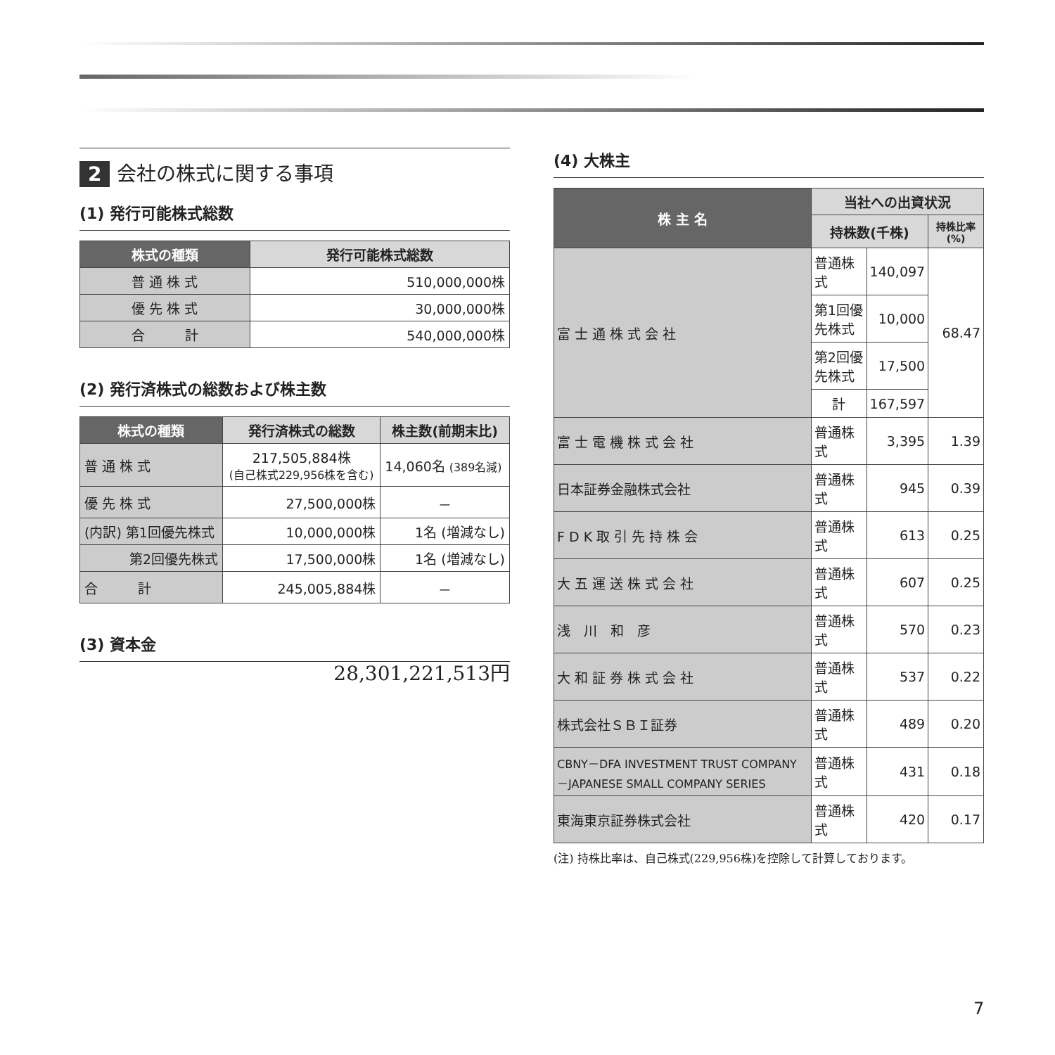2 会社の株式に関する事項
(1) 発行可能株式総数
| 株式の種類 | 発行可能株式総数 |
| --- | --- |
| 普 通 株 式 | 510,000,000株 |
| 優 先 株 式 | 30,000,000株 |
| 合 計 | 540,000,000株 |
(2) 発行済株式の総数および株主数
| 株式の種類 | 発行済株式の総数 | 株主数(前期末比) |
| --- | --- | --- |
| 普 通 株 式 | 217,505,884株 (自己株式229,956株を含む) | 14,060名 (389名減) |
| 優 先 株 式 | 27,500,000株 | － |
| (内訳) 第1回優先株式 | 10,000,000株 | 1名 (増減なし) |
| 第2回優先株式 | 17,500,000株 | 1名 (増減なし) |
| 合 計 | 245,005,884株 | － |
(3) 資本金
28,301,221,513円
(4) 大株主
| 株 主 名 | 当社への出資状況 | | |
| --- | --- | --- | --- |
| | 持株数(千株) | | 持株比率(%) |
| 富 士 通 株 式 会 社 | 普通株式 | 140,097 | 68.47 |
| | 第1回優先株式 | 10,000 | |
| | 第2回優先株式 | 17,500 | |
| | 計 | 167,597 | |
| 富 士 電 機 株 式 会 社 | 普通株式 | 3,395 | 1.39 |
| 日本証券金融株式会社 | 普通株式 | 945 | 0.39 |
| F D K 取 引 先 持 株 会 | 普通株式 | 613 | 0.25 |
| 大 五 運 送 株 式 会 社 | 普通株式 | 607 | 0.25 |
| 浅 川 和 彦 | 普通株式 | 570 | 0.23 |
| 大 和 証 券 株 式 会 社 | 普通株式 | 537 | 0.22 |
| 株式会社ＳＢＩ証券 | 普通株式 | 489 | 0.20 |
| CBNY－DFA INVESTMENT TRUST COMPANY－JAPANESE SMALL COMPANY SERIES | 普通株式 | 431 | 0.18 |
| 東海東京証券株式会社 | 普通株式 | 420 | 0.17 |
(注) 持株比率は、自己株式(229,956株)を控除して計算しております。
7